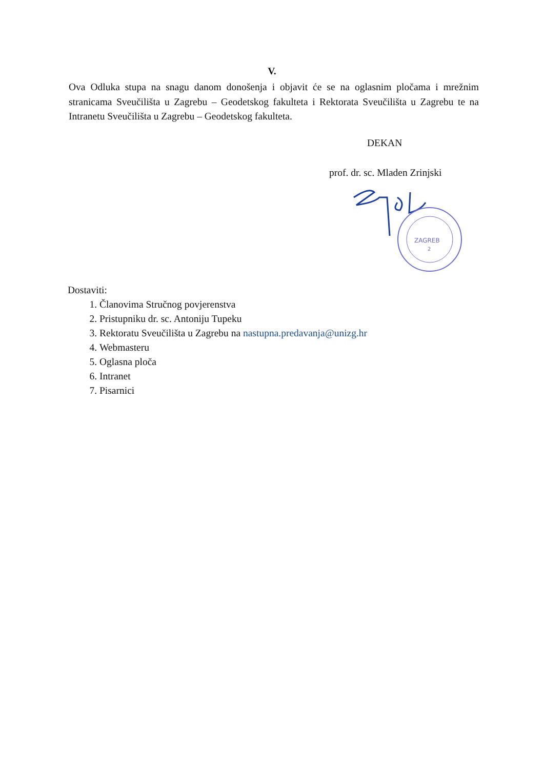V.
Ova Odluka stupa na snagu danom donošenja i objavit će se na oglasnim pločama i mrežnim stranicama Sveučilišta u Zagrebu – Geodetskog fakulteta i Rektorata Sveučilišta u Zagrebu te na Intranetu Sveučilišta u Zagrebu – Geodetskog fakulteta.
DEKAN
prof. dr. sc. Mladen Zrinjski
ZAGREB
2
Dostaviti:
1. Članovima Stručnog povjerenstva
2. Pristupniku dr. sc. Antoniju Tupeku
3. Rektoratu Sveučilišta u Zagrebu na nastupna.predavanja@unizg.hr
4. Webmasteru
5. Oglasna ploča
6. Intranet
7. Pisarnici